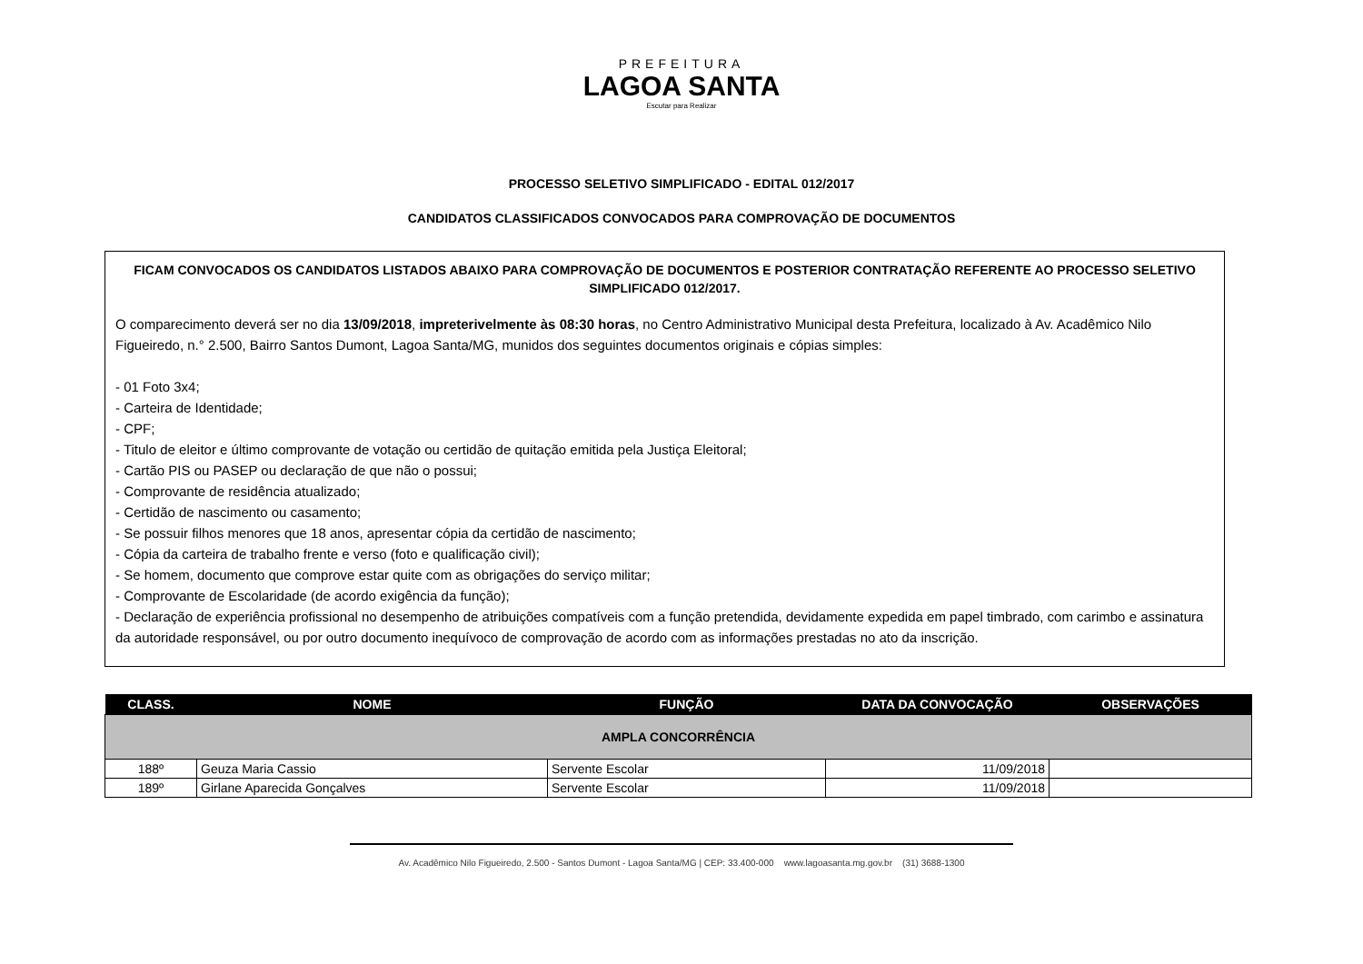PREFEITURA
LAGOA SANTA
Escutar para Realizar
PROCESSO SELETIVO SIMPLIFICADO - EDITAL 012/2017
CANDIDATOS CLASSIFICADOS CONVOCADOS PARA COMPROVAÇÃO DE DOCUMENTOS
FICAM CONVOCADOS OS CANDIDATOS LISTADOS ABAIXO PARA COMPROVAÇÃO DE DOCUMENTOS E POSTERIOR CONTRATAÇÃO REFERENTE AO PROCESSO SELETIVO SIMPLIFICADO 012/2017.
O comparecimento deverá ser no dia 13/09/2018, impreterivelmente às 08:30 horas, no Centro Administrativo Municipal desta Prefeitura, localizado à Av. Acadêmico Nilo Figueiredo, n.° 2.500, Bairro Santos Dumont, Lagoa Santa/MG, munidos dos seguintes documentos originais e cópias simples:
- 01 Foto 3x4;
- Carteira de Identidade;
- CPF;
- Titulo de eleitor e último comprovante de votação ou certidão de quitação emitida pela Justiça Eleitoral;
- Cartão PIS ou PASEP ou declaração de que não o possui;
- Comprovante de residência atualizado;
- Certidão de nascimento ou casamento;
- Se possuir filhos menores que 18 anos, apresentar cópia da certidão de nascimento;
- Cópia da carteira de trabalho frente e verso (foto e qualificação civil);
- Se homem, documento que comprove estar quite com as obrigações do serviço militar;
- Comprovante de Escolaridade (de acordo exigência da função);
- Declaração de experiência profissional no desempenho de atribuições compatíveis com a função pretendida, devidamente expedida em papel timbrado, com carimbo e assinatura da autoridade responsável, ou por outro documento inequívoco de comprovação de acordo com as informações prestadas no ato da inscrição.
| CLASS. | NOME | FUNÇÃO | DATA DA CONVOCAÇÃO | OBSERVAÇÕES |
| --- | --- | --- | --- | --- |
| AMPLA CONCORRÊNCIA | | | | |
| 188º | Geuza Maria Cassio | Servente Escolar | 11/09/2018 | |
| 189º | Girlane Aparecida Gonçalves | Servente Escolar | 11/09/2018 | |
Av. Acadêmico Nilo Figueiredo, 2.500 - Santos Dumont - Lagoa Santa/MG | CEP: 33.400-000 www.lagoasanta.mg.gov.br (31) 3688-1300